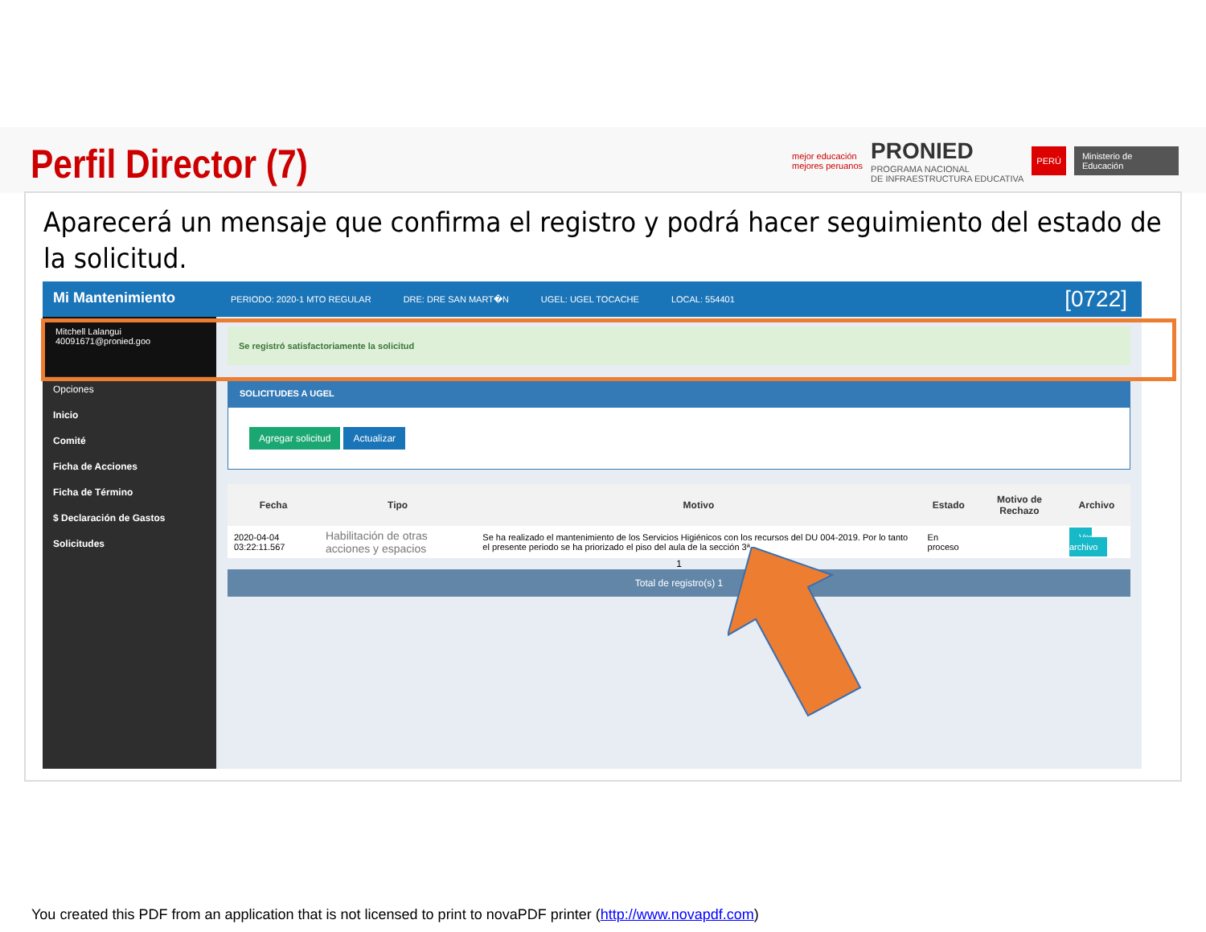Perfil Director (7)
mejor educación
mejores peruanos PRONIED
PROGRAMA NACIONAL
DE INFRAESTRUCTURA EDUCATIVA PERÚ Ministerio de Educación
Aparecerá un mensaje que confirma el registro y podrá hacer seguimiento del estado de la solicitud.
Mi Mantenimiento
PERIODO: 2020-1 MTO REGULAR DRE: DRE SAN MART�N UGEL: UGEL TOCACHE LOCAL: 554401 [0722]
Mitchell Lalangui
40091671@pronied.goo
Opciones
Inicio
Comité
Ficha de Acciones
Ficha de Término
$ Declaración de Gastos
Solicitudes
Se registró satisfactoriamente la solicitud
SOLICITUDES A UGEL
Agregar solicitud Actualizar
| Fecha | Tipo | Motivo | Estado | Motivo de Rechazo | Archivo |
| --- | --- | --- | --- | --- | --- |
| 2020-04-04 03:22:11.567 | Habilitación de otras acciones y espacios | Se ha realizado el mantenimiento de los Servicios Higiénicos con los recursos del DU 004-2019. Por lo tanto el presente periodo se ha priorizado el piso del aula de la sección 3ª.. | En proceso | | Ver archivo |
1
Total de registro(s) 1
You created this PDF from an application that is not licensed to print to novaPDF printer (http://www.novapdf.com)